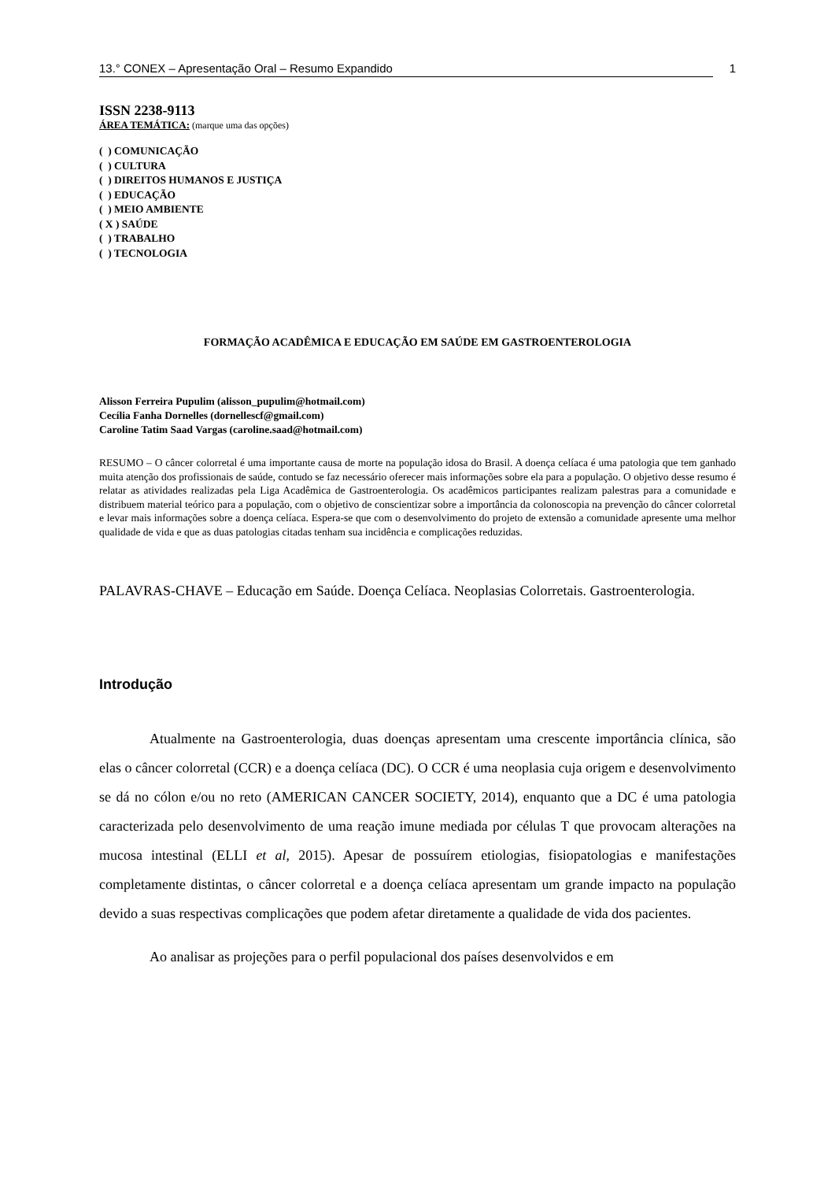13.° CONEX – Apresentação Oral – Resumo Expandido 1
ISSN 2238-9113
ÁREA TEMÁTICA: (marque uma das opções)
( ) COMUNICAÇÃO
( ) CULTURA
( ) DIREITOS HUMANOS E JUSTIÇA
( ) EDUCAÇÃO
( ) MEIO AMBIENTE
( X ) SAÚDE
( ) TRABALHO
( ) TECNOLOGIA
FORMAÇÃO ACADÊMICA E EDUCAÇÃO EM SAÚDE EM GASTROENTEROLOGIA
Alisson Ferreira Pupulim (alisson_pupulim@hotmail.com)
Cecília Fanha Dornelles (dornellescf@gmail.com)
Caroline Tatim Saad Vargas (caroline.saad@hotmail.com)
RESUMO – O câncer colorretal é uma importante causa de morte na população idosa do Brasil. A doença celíaca é uma patologia que tem ganhado muita atenção dos profissionais de saúde, contudo se faz necessário oferecer mais informações sobre ela para a população. O objetivo desse resumo é relatar as atividades realizadas pela Liga Acadêmica de Gastroenterologia. Os acadêmicos participantes realizam palestras para a comunidade e distribuem material teórico para a população, com o objetivo de conscientizar sobre a importância da colonoscopia na prevenção do câncer colorretal e levar mais informações sobre a doença celíaca. Espera-se que com o desenvolvimento do projeto de extensão a comunidade apresente uma melhor qualidade de vida e que as duas patologias citadas tenham sua incidência e complicações reduzidas.
PALAVRAS-CHAVE – Educação em Saúde. Doença Celíaca. Neoplasias Colorretais. Gastroenterologia.
Introdução
Atualmente na Gastroenterologia, duas doenças apresentam uma crescente importância clínica, são elas o câncer colorretal (CCR) e a doença celíaca (DC). O CCR é uma neoplasia cuja origem e desenvolvimento se dá no cólon e/ou no reto (AMERICAN CANCER SOCIETY, 2014), enquanto que a DC é uma patologia caracterizada pelo desenvolvimento de uma reação imune mediada por células T que provocam alterações na mucosa intestinal (ELLI et al, 2015). Apesar de possuírem etiologias, fisiopatologias e manifestações completamente distintas, o câncer colorretal e a doença celíaca apresentam um grande impacto na população devido a suas respectivas complicações que podem afetar diretamente a qualidade de vida dos pacientes.
Ao analisar as projeções para o perfil populacional dos países desenvolvidos e em